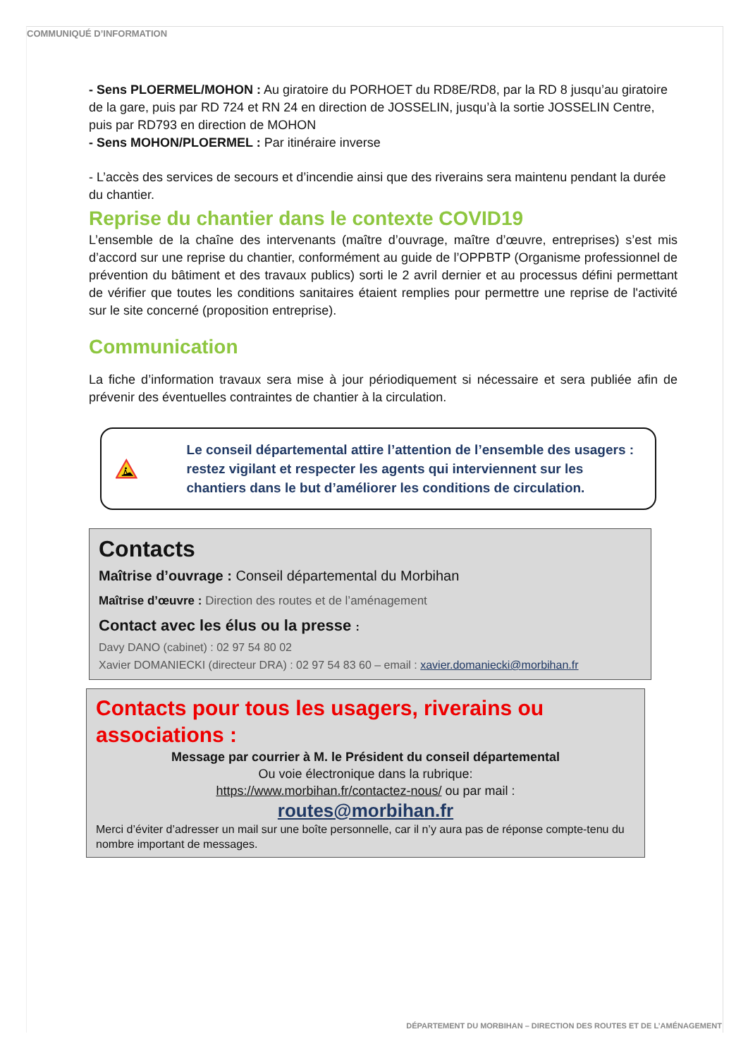COMMUNIQUÉ D’INFORMATION
- Sens PLOERMEL/MOHON : Au giratoire du PORHOET du RD8E/RD8, par la RD 8 jusqu’au giratoire de la gare, puis par RD 724 et RN 24 en direction de JOSSELIN, jusqu’à la sortie JOSSELIN Centre, puis par RD793 en direction de MOHON
- Sens MOHON/PLOERMEL : Par itinéraire inverse
- L’accès des services de secours et d’incendie ainsi que des riverains sera maintenu pendant la durée du chantier.
Reprise du chantier dans le contexte COVID19
L’ensemble de la chaîne des intervenants (maître d’ouvrage, maître d’œuvre, entreprises) s’est mis d’accord sur une reprise du chantier, conformément au guide de l’OPPBTP (Organisme professionnel de prévention du bâtiment et des travaux publics) sorti le 2 avril dernier et au processus défini permettant de vérifier que toutes les conditions sanitaires étaient remplies pour permettre une reprise de l'activité sur le site concerné (proposition entreprise).
Communication
La fiche d’information travaux sera mise à jour périodiquement si nécessaire et sera publiée afin de prévenir des éventuelles contraintes de chantier à la circulation.
Le conseil départemental attire l’attention de l’ensemble des usagers : restez vigilant et respecter les agents qui interviennent sur les chantiers dans le but d’améliorer les conditions de circulation.
Contacts
Maîtrise d’ouvrage : Conseil départemental du Morbihan
Maîtrise d’œuvre : Direction des routes et de l’aménagement
Contact avec les élus ou la presse :
Davy DANO (cabinet) : 02 97 54 80 02
Xavier DOMANIECKI (directeur DRA) : 02 97 54 83 60 – email : xavier.domaniecki@morbihan.fr
Contacts pour tous les usagers, riverains ou associations :
Message par courrier à M. le Président du conseil départemental
Ou voie électronique dans la rubrique:
https://www.morbihan.fr/contactez-nous/ ou par mail :
routes@morbihan.fr
Merci d’éviter d’adresser un mail sur une boîte personnelle, car il n’y aura pas de réponse compte-tenu du nombre important de messages.
DÉPARTEMENT DU MORBIHAN – DIRECTION DES ROUTES ET DE L’AMÉNAGEMENT